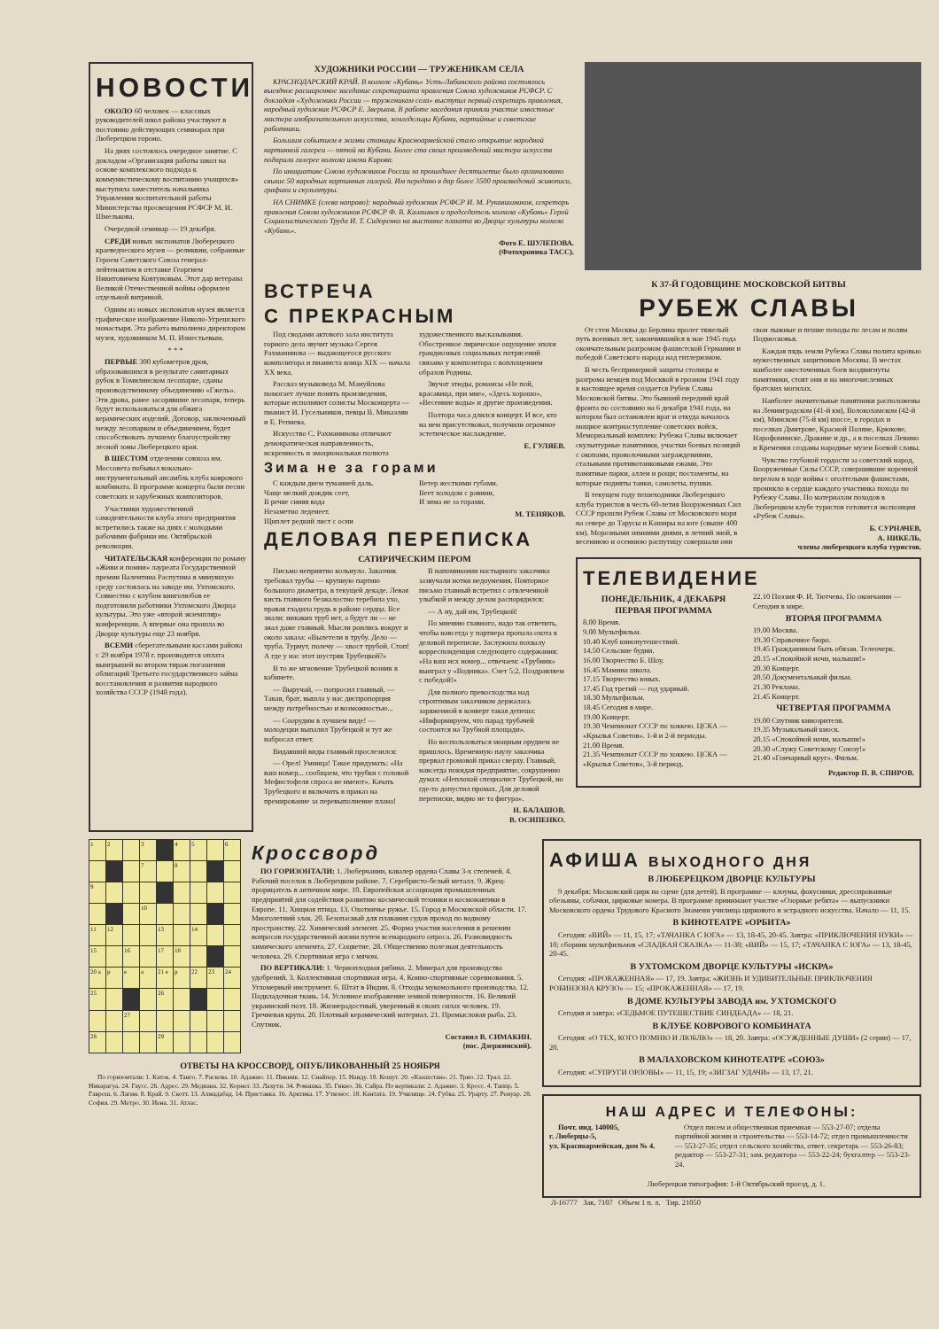НОВОСТИ
ОКОЛО 60 человек — классных руководителей школ района участвуют в постоянно действующих семинарах при Люберецком гороно.
На днях состоялось очередное занятие. С докладом «Организация работы школ на основе комплексного подхода к коммунистическому воспитанию учащихся» выступила заместитель начальника Управления воспитательной работы Министерства просвещения РСФСР М. И. Шмелькова.
Очередной семинар — 19 декабря.
СРЕДИ новых экспонатов Люберецкого краеведческого музея — реликвии, собранные Героем Советского Союза генерал-лейтенантом в отставке Георгием Никитовичем Ковтуновым. Этот дар ветерана Великой Отечественной войны оформлен отдельной витриной.
Одним из новых экспонатов музея является графическое изображение Николо-Угрешского монастыря. Эта работа выполнена директором музея, художником М. П. Изместьевым.
* * *
ПЕРВЫЕ 300 кубометров дров, образовавшихся в результате санитарных рубок в Томилинском лесопарке, сданы производственному объединению «Гжель». Эти дрова, ранее засорявшие лесопарк, теперь будут использоваться для обжига керамических изделий. Договор, заключенный между лесопарком и объединением, будет способствовать лучшему благоустройству лесной зоны Люберецкого края.
В ШЕСТОМ отделении совхоза им. Моссовета побывал вокально-инструментальный ансамбль клуба коврового комбината. В программе концерта были песни советских и зарубежных композиторов.
Участники художественной самодеятельности клуба этого предприятия встретились также на днях с молодыми рабочими фабрики им. Октябрьской революции.
ЧИТАТЕЛЬСКАЯ конференция по роману «Живи и помни» лауреата Государственной премии Валентина Распутина в минувшую среду состоялась на заводе им. Ухтомского. Совместно с клубом книголюбов ее подготовили работники Ухтомского Дворца культуры. Это уже «второй экземпляр» конференции. А впервые она прошла во Дворце культуры еще 23 ноября.
ВСЕМИ сберегательными кассами района с 29 ноября 1978 г. производится оплата выигрышей во втором тираж погашения облигаций Третьего государственного займа восстановления и развития народного хозяйства СССР (1948 года).
ХУДОЖНИКИ РОССИИ — ТРУЖЕНИКАМ СЕЛА
КРАСНОДАРСКИЙ КРАЙ. В колхозе «Кубань» Усть-Лабинского района состоялось выездное расширенное заседание секретариата правления Союза художников РСФСР. С докладом «Художники России — труженикам села» выступил первый секретарь правления, народный художник РСФСР Е. Зверьков. В работе заседания приняли участие известные мастера изобразительного искусства, земледельцы Кубани, партийные и советские работники.
Большим событием в жизни станицы Красноармейской стало открытие народной картинной галереи — пятой на Кубани. Более ста своих произведений мастера искусств подарили галерее колхоза имени Кирова.
По инициативе Союза художников России за прошедшее десятилетие было организовано свыше 50 народных картинных галерей. Им передано в дар более 3500 произведений живописи, графики и скульптуры.
НА СНИМКЕ (слева направо): народный художник РСФСР И. М. Рукавишников, секретарь правления Союза художников РСФСР Ф. В. Калашнев и председатель колхоза «Кубань» Герой Социалистического Труда И. Т. Сидоренко на выставке плаката во Дворце культуры колхоза «Кубань».
Фото Е. ШУЛЕПОВА.
(Фотохроника ТАСС).
ВСТРЕЧА
С ПРЕКРАСНЫМ
Под сводами актового зала института горного дела звучит музыка Сергея Рахманинова — выдающегося русского композитора и пианиста конца XIX — начала XX века.
Рассказ музыковеда М. Мануйлова помогает лучше понять произведения, которые исполняют солисты Москонцерта — пианист И. Гусельников, певцы В. Микаэлян и Е. Репнева.
Искусство С. Рахманинова отличают демократическая направленность, искренность и эмоциональная полнота художественного высказывания. Обостренное лирическое ощущение эпохи грандиозных социальных потрясений связано у композитора с воплощением образов Родины.
Звучат этюды, романсы «Не пой, красавица, при мне», «Здесь хорошо», «Весенние воды» и другие произведения.
Полтора часа длился концерт. И все, кто на нем присутствовал, получили огромное эстетическое наслаждение.
Е. ГУЛЯЕВ.
Зима не за горами
С каждым днем туманней даль.
Чаще мелкий дождик сеет,
В речке синяя вода
Незаметно леденеет.
Щиплет редкий лист с осин
Ветер жесткими губами.
Веет холодом с равнин,
И зима не за горами.
М. ТЕНЯКОВ.
ДЕЛОВАЯ ПЕРЕПИСКА
САТИРИЧЕСКИМ ПЕРОМ
Письмо неприятно кольнуло. Заказчик требовал трубы — крупную партию большого диаметра, в текущей декаде. Левая кисть главного безжалостно теребила ухо, правая гладила грудь в районе сердца. Все знали: никаких труб нет, а будут ли — не знал даже главный. Мысли роились вокруг и около заказа: «Вылетели в трубу. Дело — труба. Турнут, полечу — хвост трубой. Стоп! А где у нас этот шустряк Трубецкой?»
В то же мгновение Трубецкой возник в кабинете.
— Выручай, — попросил главный. — Такая, брат, вышла у нас диспропорция между потребностью и возможностью...
— Соорудим в лучшем виде! — молодецки выпалил Трубецкой и тут же набросал ответ.
Видавший виды главный прослезился:
— Орел! Умница! Такое придумать: «На ваш номер... сообщаем, что трубки с головой Мефистофеля спроса не имеют». Качать Трубецкого и включить в приказ на премирование за перевыполнение плана!
В напоминании настырного заказчика зазвучали нотки недоумения. Повторное письмо главный встретил с отвлеченной улыбкой и между делом распорядился:
— А ну, дай им, Трубецкой!
По мнению главного, надо так ответить, чтобы навсегда у партнера пропала охота к деловой переписке. Заслужила похвалу корреспонденция следующего содержания: «На ваш исх номер... отвечаем: «Трубник» выиграл у «Водника». Счет 5:2. Поздравляем с победой!»
Для полного превосходства над строптивым заказчиком держалась заряженной в конверт такая депеша: «Информируем, что парад трубачей состоится на Трубной площади».
Но воспользоваться мощным орудием не пришлось. Временную паузу заказчика прервал громовой приказ сверху. Главный, навсегда покидая предприятие, сокрушенно думал: «Неплохой специалист Трубецкой, но где-то допустил промах. Для деловой переписки, видно не та фигура».
Н. БАЛАШОВ.
В. ОСИПЕНКО.
К 37-Й ГОДОВЩИНЕ МОСКОВСКОЙ БИТВЫ
РУБЕЖ СЛАВЫ
От стен Москвы до Берлина пролег тяжелый путь военных лет, закончившийся в мае 1945 года окончательным разгромом фашистской Германии и победой Советского народа над гитлеризмом.
В честь беспримерной защиты столицы и разгрома немцев под Москвой в грозном 1941 году в настоящее время создается Рубеж Славы Московской битвы. Это бывший передний край фронта по состоянию на 6 декабря 1941 года, на котором был остановлен враг и откуда началось мощное контрнаступление советских войск. Мемориальный комплекс Рубежа Славы включает скульптурные памятники, участки боевых позиций с окопами, проволочными заграждениями, стальными противотанковыми ежами. Это памятные парки, аллеи и рощи; постаменты, на которые подняты танки, самолеты, пушки.
В текущем году пешеходники Люберецкого клуба туристов в честь 60-летия Вооруженных Сил СССР прошли Рубеж Славы от Московского моря на севере до Тарусы и Каширы на юге (свыше 400 км). Морозными зимними днями, в летний зной, в весеннюю и осеннюю распутицу совершали они свои лыжные и пешие походы по лесам и полям Подмосковья.
Каждая пядь земли Рубежа Славы полита кровью мужественных защитников Москвы. В местах наиболее ожесточенных боев воздвигнуты памятники, стоят они и на многочисленных братских могилах.
Наиболее значительные памятники расположены на Ленинградском (41-й км), Волоколамском (42-й км), Минском (75-й км) шоссе, в городах и поселках Дмитрове, Красной Поляне, Крюкове, Нарофоминске, Дракине и др., а в поселках Ленино и Кременки созданы народные музеи Боевой славы.
Чувство глубокой гордости за советский народ, Вооруженные Силы СССР, совершившие коренной перелом в ходе войны с оголтелыми фашистами, проникло в сердце каждого участника похода по Рубежу Славы. По материалам походов в Люберецком клубе туристов готовится экспозиция «Рубеж Славы».
Б. СУРНАЧЕВ,
А. НИКЕЛЬ,
члены люберецкого клуба туристов.
ТЕЛЕВИДЕНИЕ
ПОНЕДЕЛЬНИК, 4 ДЕКАБРЯ
ПЕРВАЯ ПРОГРАММА
8.00 Время.
9.00 Мультфильм.
10.40 Клуб кинопутешествий.
14.50 Сельские будни.
16.00 Творчество Б. Шоу.
16.45 Мамина школа.
17.15 Творчество юных.
17.45 Год третий — год ударный.
18.30 Мультфильм.
18.45 Сегодня в мире.
19.00 Концерт.
19.30 Чемпионат СССР по хоккею. ЦСКА — «Крылья Советов». 1-й и 2-й периоды.
21.00 Время.
21.35 Чемпионат СССР по хоккею. ЦСКА — «Крылья Советов», 3-й период.
22.10 Поэзия Ф. И. Тютчева. По окончании — Сегодня в мире.
ВТОРАЯ ПРОГРАММА
19.00 Москва.
19.30 Справочное бюро.
19.45 Гражданином быть обязан. Телеочерк.
20.15 «Спокойной ночи, малыши!»
20.30 Концерт.
20.50 Документальный фильм.
21.30 Реклама.
21.45 Концерт.
ЧЕТВЕРТАЯ ПРОГРАММА
19.00 Спутник кинозрителя.
19.35 Музыкальный киоск.
20.15 «Спокойной ночи, малыши!»
20.30 «Служу Советскому Союзу!»
21.40 «Гончарный круг». Фильм.
Редактор П. В. СПИРОВ.
| 1 | 2 | | 3 | | 4 | 5 | | 6 |
| | | | 7 | | 8 | | | |
| 9 | | | | | | | | |
| | | | 10 | | | | | |
| 11 | 12 | | | 13 | | 14 | | |
| 15 | | 16 | | 17 | 18 | | | |
| 20 а | р | е | а | 21 е | р | 22 | 23 | 24 |
| 25 | | | | 26 | | | | |
| | | 27 | | | | | | |
| 28 | | | | 29 | | | | |
Кроссворд
ПО ГОРИЗОНТАЛИ: 1. Люберчанин, кавалер ордена Славы 3-х степеней. 4. Рабочий поселок в Люберецком районе. 7. Серебристо-белый металл. 9. Жрец-прорицатель в античном мире. 10. Европейская ассоциация промышленных предприятий для содействия развитию космической техники и космонавтики в Европе. 11. Хищная птица. 13. Охотничье ружье. 15. Город в Московской области. 17. Многолетний злак. 20. Безопасный для плавания судов проход по водному пространству. 22. Химический элемент. 25. Форма участия населения в решении вопросов государственной жизни путем всенародного опроса. 26. Разновидность химического элемента. 27. Соцветие. 28. Общественно полезная деятельность человека. 29. Спортивная игра с мячом.
ПО ВЕРТИКАЛИ: 1. Черноплодная рябина. 2. Минерал для производства удобрений. 3. Коллективная спортивная игра. 4. Конно-спортивные соревнования. 5. Угломерный инструмент. 6. Штат в Индии. 8. Отходы мукомольного производства. 12. Подкладочная ткань. 14. Условное изображение земной поверхности. 16. Великий украинский поэт. 18. Жизнерадостный, уверенный в своих силах человек. 19. Гречневая крупа. 20. Плотный керамический материал. 21. Промысловая рыба. 23. Спутник.
Составил В. СИМАКИН.
(пос. Дзержинский).
ОТВЕТЫ НА КРОССВОРД, ОПУБЛИКОВАННЫЙ 25 НОЯБРЯ
По горизонтали: 1. Каток. 4. Танго. 7. Раскова. 10. Адажио. 11. Пикник. 12. Снайпер. 15. Нанду. 18. Кошут. 20. «Казахстан». 21. Трио. 22. Трал. 22. Никарагуа. 24. Гаусс. 26. Адрес. 29. Медиана. 32. Корнет. 33. Лахути. 34. Ромашка. 35. Гнкно. 36. Сайра. По вертикали: 2. Адажио. 3. Кросс. 4. Таппр. 5. Гаврош. 6. Лагин. 8. Край. 9. Скотт. 13. Ахмадабад. 14. Приставка. 16. Арктика. 17. Утконос. 18. Кантата. 19. Училище. 24. Губка. 25. Урарту. 27. Ренуар. 28. София. 29. Метро. 30. Иена. 31. Атлас.
АФИША ВЫХОДНОГО ДНЯ
В ЛЮБЕРЕЦКОМ ДВОРЦЕ КУЛЬТУРЫ
9 декабря: Московский цирк на сцене (для детей). В программе — клоуны, фокусники, дрессированные обезьяны, собачки, цирковые номера. В программе принимают участие «Озорные ребята» — выпускники Московского ордена Трудового Красного Знамени училища циркового и эстрадного искусства. Начало — 11, 15.
В КИНОТЕАТРЕ «ОРБИТА»
Сегодня: «ВИЙ» — 11, 15, 17; «ТАЧАНКА С ЮГА» — 13, 18-45, 20-45. Завтра: «ПРИКЛЮЧЕНИЯ НУКИ» — 10; сборник мультфильмов «СЛАДКАЯ СКАЗКА» — 11-30; «ВИЙ» — 15, 17; «ТАЧАНКА С ЮГА» — 13, 18-45, 20-45.
В УХТОМСКОМ ДВОРЦЕ КУЛЬТУРЫ «ИСКРА»
Сегодня: «ПРОКАЖЕННАЯ» — 17, 19. Завтра: «ЖИЗНЬ И УДИВИТЕЛЬНЫЕ ПРИКЛЮЧЕНИЯ РОБИНЗОНА КРУЗО» — 15; «ПРОКАЖЕННАЯ» — 17, 19.
В ДОМЕ КУЛЬТУРЫ ЗАВОДА им. УХТОМСКОГО
Сегодня и завтра: «СЕДЬМОЕ ПУТЕШЕСТВИЕ СИНДБАДА» — 18, 21.
В КЛУБЕ КОВРОВОГО КОМБИНАТА
Сегодня: «О ТЕХ, КОГО ПОМНЮ И ЛЮБЛЮ» — 18, 20. Завтра: «ОСУЖДЕННЫЕ ДУШИ» (2 серии) — 17, 20.
В МАЛАХОВСКОМ КИНОТЕАТРЕ «СОЮЗ»
Сегодня: «СУПРУГИ ОРЛОВЫ» — 11, 15, 19; «ЗИГЗАГ УДАЧИ» — 13, 17, 21.
НАШ АДРЕС И ТЕЛЕФОНЫ:
Почт. инд. 140005,
г. Люберцы-5,
ул. Красноармейская, дом № 4.
Отдел писем и общественная приемная — 553-27-07; отделы партийной жизни и строительства — 553-14-72; отдел промышленности — 553-27-35; отдел сельского хозяйства, ответ. секретарь — 553-26-83; редактор — 553-27-31; зам. редактора — 553-22-24; бухгалтер — 553-23-24.
Люберецкая типография: 1-й Октябрьский проезд, д. 1.
Л-16777 Зак. 7107 Объем 1 п. л. Тир. 21050